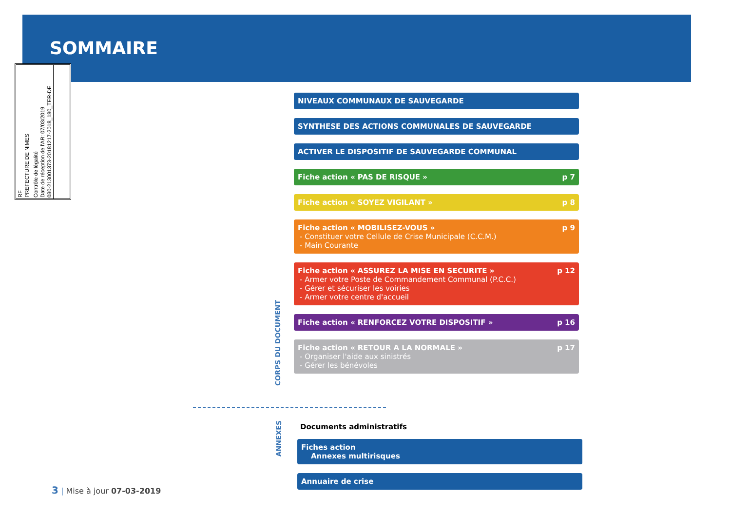SOMMAIRE
RF
PREFECTURE DE NIMES
Contrôle de légalité
Date de réception de l'AR: 07/03/2019
030-213001373-20181217-2018_180_TER-DE
NIVEAUX COMMUNAUX DE SAUVEGARDE
SYNTHESE DES ACTIONS COMMUNALES DE SAUVEGARDE
ACTIVER LE DISPOSITIF DE SAUVEGARDE COMMUNAL
Fiche action « PAS DE RISQUE » p 7
Fiche action « SOYEZ VIGILANT » p 8
Fiche action « MOBILISEZ-VOUS »
- Constituer votre Cellule de Crise Municipale (C.C.M.)
- Main Courante p 9
Fiche action « ASSUREZ LA MISE EN SECURITE »
- Armer votre Poste de Commandement Communal (P.C.C.)
- Gérer et sécuriser les voiries
- Armer votre centre d'accueil p 12
Fiche action « RENFORCEZ VOTRE DISPOSITIF » p 16
Fiche action « RETOUR A LA NORMALE »
- Organiser l'aide aux sinistrés
- Gérer les bénévoles p 17
CORPS DU DOCUMENT
ANNEXES
Documents administratifs
Fiches action
Annexes multirisques
Annuaire de crise
3 | Mise à jour 07-03-2019